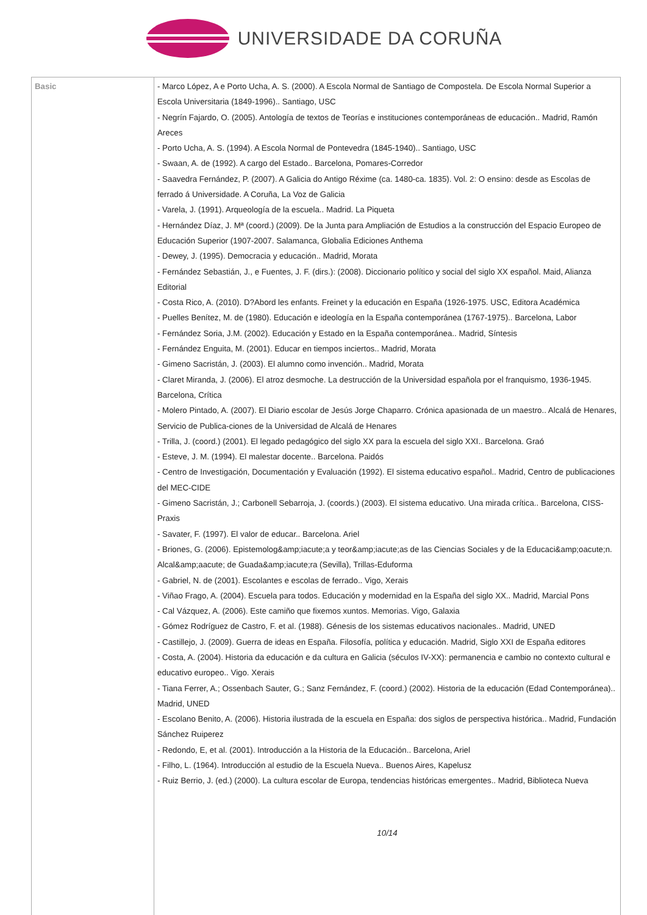UNIVERSIDADE DA CORUÑA
| Basic | - Marco López, A e Porto Ucha, A. S. (2000). A Escola Normal de Santiago de Compostela. De Escola Normal Superior a Escola Universitaria (1849-1996).. Santiago, USC - Negrín Fajardo, O. (2005). Antología de textos de Teorías e instituciones contemporáneas de educación.. Madrid, Ramón Areces - Porto Ucha, A. S. (1994). A Escola Normal de Pontevedra (1845-1940).. Santiago, USC - Swaan, A. de (1992). A cargo del Estado.. Barcelona, Pomares-Corredor - Saavedra Fernández, P. (2007). A Galicia do Antigo Réxime (ca. 1480-ca. 1835). Vol. 2: O ensino: desde as Escolas de ferrado á Universidade. A Coruña, La Voz de Galicia - Varela, J. (1991). Arqueología de la escuela.. Madrid. La Piqueta - Hernández Díaz, J. Mª (coord.) (2009). De la Junta para Ampliación de Estudios a la construcción del Espacio Europeo de Educación Superior (1907-2007. Salamanca, Globalia Ediciones Anthema - Dewey, J. (1995). Democracia y educación.. Madrid, Morata - Fernández Sebastián, J., e Fuentes, J. F. (dirs.): (2008). Diccionario político y social del siglo XX español. Maid, Alianza Editorial - Costa Rico, A. (2010). D?Abord les enfants. Freinet y la educación en España (1926-1975. USC, Editora Académica - Puelles Benítez, M. de (1980). Educación e ideología en la España contemporánea (1767-1975).. Barcelona, Labor - Fernández Soria, J.M. (2002). Educación y Estado en la España contemporánea.. Madrid, Síntesis - Fernández Enguita, M. (2001). Educar en tiempos inciertos.. Madrid, Morata - Gimeno Sacristán, J. (2003). El alumno como invención.. Madrid, Morata - Claret Miranda, J. (2006). El atroz desmoche. La destrucción de la Universidad española por el franquismo, 1936-1945. Barcelona, Crítica - Molero Pintado, A. (2007). El Diario escolar de Jesús Jorge Chaparro. Crónica apasionada de un maestro.. Alcalá de Henares, Servicio de Publica-ciones de la Universidad de Alcalá de Henares - Trilla, J. (coord.) (2001). El legado pedagógico del siglo XX para la escuela del siglo XXI.. Barcelona. Graó - Esteve, J. M. (1994). El malestar docente.. Barcelona. Paidós - Centro de Investigación, Documentación y Evaluación (1992). El sistema educativo español.. Madrid, Centro de publicaciones del MEC-CIDE - Gimeno Sacristán, J.; Carbonell Sebarroja, J. (coords.) (2003). El sistema educativo. Una mirada crítica.. Barcelona, CISS-Praxis - Savater, F. (1997). El valor de educar.. Barcelona. Ariel - Briones, G. (2006). Epistemolog&amp;iacute;a y teor&amp;iacute;as de las Ciencias Sociales y de la Educaci&amp;oacute;n. Alcal&amp;aacute; de Guada&amp;iacute;ra (Sevilla), Trillas-Eduforma - Gabriel, N. de (2001). Escolantes e escolas de ferrado.. Vigo, Xerais - Viñao Frago, A. (2004). Escuela para todos. Educación y modernidad en la España del siglo XX.. Madrid, Marcial Pons - Cal Vázquez, A. (2006). Este camiño que fixemos xuntos. Memorias. Vigo, Galaxia - Gómez Rodríguez de Castro, F. et al. (1988). Génesis de los sistemas educativos nacionales.. Madrid, UNED - Castillejo, J. (2009). Guerra de ideas en España. Filosofía, política y educación. Madrid, Siglo XXI de España editores - Costa, A. (2004). Historia da educación e da cultura en Galicia (séculos IV-XX): permanencia e cambio no contexto cultural e educativo europeo.. Vigo. Xerais - Tiana Ferrer, A.; Ossenbach Sauter, G.; Sanz Fernández, F. (coord.) (2002). Historia de la educación (Edad Contemporánea).. Madrid, UNED - Escolano Benito, A. (2006). Historia ilustrada de la escuela en España: dos siglos de perspectiva histórica.. Madrid, Fundación Sánchez Ruiperez - Redondo, E, et al. (2001). Introducción a la Historia de la Educación.. Barcelona, Ariel - Filho, L. (1964). Introducción al estudio de la Escuela Nueva.. Buenos Aires, Kapelusz - Ruiz Berrio, J. (ed.) (2000). La cultura escolar de Europa, tendencias históricas emergentes.. Madrid, Biblioteca Nueva 10/14 |